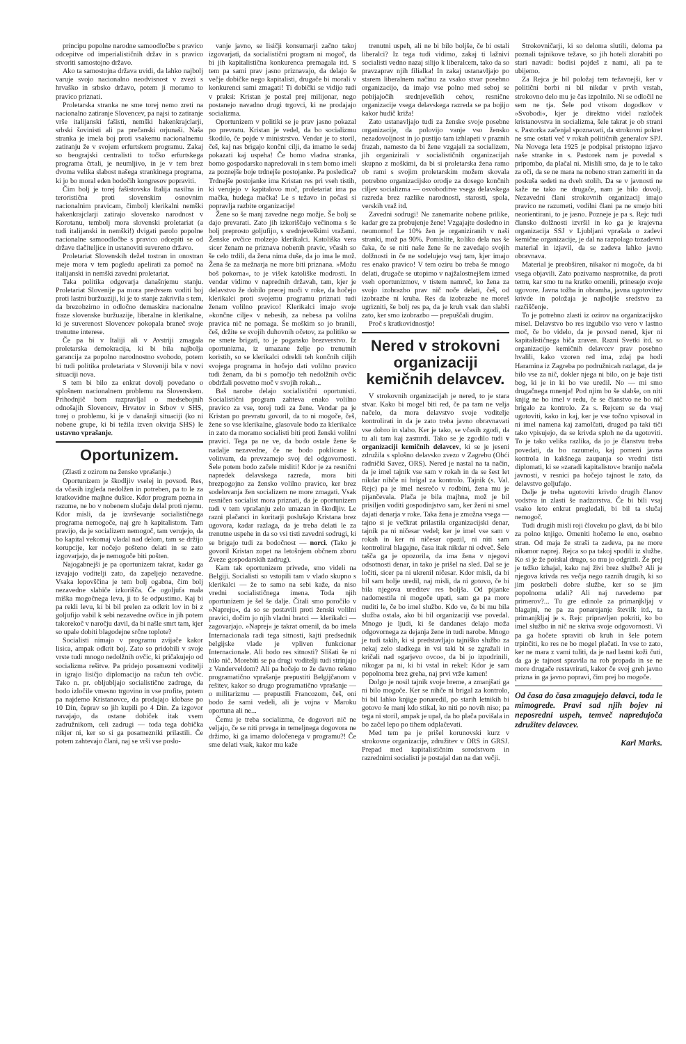principu popolne narodne samoodločbe s pravico odcepitve od imperialističnih držav in s pravico stvoriti samostojno državo.
Ako ta samostojna država uvidi, da lahko najbolj varuje svojo nacionalno neodvisnost v zvezi s hrvaško in srbsko državo, potem ji moramo to pravico priznati.
Proletarska stranka ne sme torej nemo zreti na nacionalno zatiranje Slovencev, pa najsi to zatiranje vrše italijanski fašisti, nemški hakenkrajclarji, srbski šovinisti ali pa prečanski orjunaši. Naša stranka je imela boj proti vsakemu nacionalnemu zatiranju že v svojem erfurtskem programu. Zakaj so beograjski centralisti to točko erfurtskega programa črtali, je neumljivo, in je v tem brez dvoma velika slabost našega strankinega programa, ki jo bo moral eden bodočih kongresov popraviti.
Čim bolj je torej fašistovska Italija nasilna in teroristična proti slovenskim osnovnim nacionalnim pravicam, čimbolj klerikalni nemški hakenkrajclarji zatirajo slovensko narodnost v Korotanu, tembolj mora slovenski proletariat (a tudi italijanski in nemški!) dvigati parolo popolne nacionalne samoodločbe s pravico odcepiti se od države tlačiteljice in ustanoviti suvereno državo.
Proletariat Slovenskih dežel tostran in onostran meje mora v tem pogledu apelirati za pomoč na italijanski in nemški zavedni proletariat.
Taka politika odgovarja današnjemu stanju. Proletariat Slovenije pa mora predvsem voditi boj proti lastni buržuaziji, ki je to stanje zakrivila s tem, da brezobzirno in odločno demaskira nacionalne fraze slovenske buržuazije, liberalne in klerikalne, ki je suverenost Slovencev pokopala braneč svoje trenutne interese.
Če pa bi v Italiji ali v Avstriji zmagala proletarska demokracija, ki bi bila najbolja garancija za popolno narodnostno svobodo, potem bi tudi politika proletariata v Sloveniji bila v novi situaciji nova.
S tem bi bilo za enkrat dovolj povedano o splošnem nacionalnem problemu na Slovenskem. Prihodnjič bom razpravljal o medsebojnih odnošajih Slovencev, Hrvatov in Srbov v SHS, torej o problemu, ki je v današnji situaciji (ko ni nobene grupe, ki bi težila izven okvirja SHS) le ustavno vprašanje.
Oportunizem.
(Zlasti z ozirom na žensko vprašanje.)
Oportunizem je škodljiv vselej in povsod. Res, da včasih izgleda nedolžen in potreben, pa to le za kratkovidne majhne dušice. Kdor program pozna in razume, ne bo v nobenem slučaju delal proti njemu. Kdor misli, da je izvrševanje socialističnega programa nemogoče, naj gre h kapitalistom. Tam pravijo, da je socializem nemogoč, tam verujejo, da bo kapital vekomaj vladal nad delom, tam se držijo korupcije, ker nočejo pošteno delati in se zato izgovarjajo, da je nemogoče biti pošten.
Najogabnejši je pa oportunizem takrat, kadar ga izvajajo voditelji zato, da zapeljejo nezavedne. Vsaka lopovščina je tem bolj ogabna, čim bolj nezavedne slabiče izkorišča. Če ogoljufa mala miška mogočnega leva, ji to še odpustimo. Kaj bi pa rekli levu, ki bi bil prelen za odkrit lov in bi z goljufijo vabil k sebi nezavedne ovčice in jih potem takorekoč v naročju davil, da bi našle smrt tam, kjer so upale dobiti blagodejne srčne toplote?
Socialisti nimajo v programu zvijače kakor lisica, ampak odkrit boj. Zato so pridobili v svoje vrste tudi mnogo nedolžnih ovčic, ki pričakujejo od socializma rešitve. Pa pridejo posamezni voditelji in igrajo lisičjo diplomacijo na račun teh ovčic. Tako n. pr. obljubljajo socialistične zadruge, da bodo izločile vmesno trgovino in vse profite, potem pa najdemo Kristanovce, da prodajajo klobase po 10 Din, čeprav so jih kupili po 4 Din. Za izgovor navajajo, da ostane dobiček itak vsem zadružnikom, celi zadrugi — toda tega dobička nikjer ni, ker so si ga posamezniki prilastili. Če potem zahtevajo člani, naj se vrši vse poslo-
vanje javno, se lisičji konsumarji začno takoj izgovarjati, da socialistični program ni mogoč, da bi jih kapitalistična konkurenca premagala itd. S tem pa sami prav jasno priznavajo, da delajo še večje dobičke nego kapitalisti, drugače bi morali v konkurenci sami zmagati! Ti dobički se vidijo tudi v praksi: Kristan je postal prej milijonar, nego postanejo navadno drugi trgovci, ki ne prodajajo socializma.
Oportunizem v politiki se je prav jasno pokazal po prevratu. Kristan je vedel, da bo socializmu škodilo, če pojde v ministrstvo. Vendar je to storil, češ, kaj nas brigajo končni cilji, da imamo le sedaj pokazati kaj uspeha! Če bomo vladna stranka, bomo gospodarsko napredovali in s tem bomo imeli za poznejše boje trdnejše postojanke. Pa posledica? Trdnejše postojanke ima Kristan res pri vseh tistih, ki verujejo v kapitalovo moč, proletariat ima pa mačka, hudega mačka! Le s težavo in počasi si popravlja razbite organizacije!
Žene so še manj zavedne nego možje. Še bolj se dajo prevarati. Zato jih izkoriščajo večinoma s še bolj preprosto goljufijo, s srednjeveškimi vražami. Ženske ovčice molzejo klerikalci. Katoliška vera sicer ženam ne priznava nobenih pravic, včasih so še celo trdili, da žena nima duše, da jo ima le mož. Žena še za mežnarja ne more biti priznana. »Možu boš pokorna«, to je višek katoliške modrosti. In vendar vidimo v naprednih državah, tam, kjer je delavstvo že dobilo precej moči v roke, da hočejo klerikalci proti svojemu programu priznati tudi ženam volilno pravico! Klerikalci imajo svoje »končne cilje« v nebesih, za nebesa pa volilna pravica nič ne pomaga. Še moškim so jo branili, češ, držite se svojih duhovnih očetov, za politiko se ne smete brigati, to je pogansko brezverstvo. Iz oportunizma, iz umazane želje po trenutnih koristih, so se klerikalci odrekli teh končnih ciljih svojega programa in hočejo dati volilno pravico tudi ženam, da bi s pomočjo teh nedolžnih ovčic obdržali posvetno moč v svojih rokah...
Baš narobe delajo socialistični oportunisti. Socialistični program zahteva enako volilno pravico za vse, torej tudi za žene. Vendar pa je Kristan po prevratu govoril, da to ni mogoče, češ, žene so vse klerikalne, glasovale bodo za klerikalce in zato da moramo socialisti biti proti ženski volilni pravici. Tega pa ne ve, da bodo ostale žene še nadalje nezavedne, če ne bodo poklicane k volitvam, da prevzamejo svoj del odgovornosti. Šele potem bodo začele misliti! Kdor je za resnični napredek delavskega razreda, mora biti brezpogojno za žensko volilno pravico, ker brez sodelovanja žen socializem ne more zmagati. Vsak resničen socialist mora priznati, da je oportunizem tudi v tem vprašanju zelo umazan in škodljiv. Le razni plačanci in koritarji poslušajo Kristana brez ugovora, kadar razlaga, da je treba delati le za trenutne uspehe in da so vsi tisti zavedni sodrugi, ki se brigajo tudi za bodočnost — norci. (Tako je govoril Kristan zopet na letošnjem občnem zboru Zveze gospodarskih zadrug).
Kam tak oportunizem privede, smo videli na Belgiji. Socialisti so vstopili tam v vlado skupno s klerikalci — že to samo na sebi kaže, da niso vredni socialističnega imena. Toda njih oportunizem je šel še dalje. Čitali smo poročilo v »Napreju«, da so se postavili proti ženski volilni pravici, dočim jo njih vladni bratci — klerikalci — zagovarjajo. »Naprej« je takrat omenil, da bo imela Internacionala radi tega sitnosti, kajti predsednik belgijske vlade je vpliven funkcionar Internacionale. Ali bodo res sitnosti? Slišati še ni bilo nič. Morebiti se pa drugi voditelji tudi strinjajo z Vanderveldom? Ali pa hočejo to že davno rešeno programatično vprašanje prepustiti Belgijčanom v rešitev, kakor so drugo programatično vprašanje — o militarizmu — prepustili Francozom, češ, oni bodo že sami vedeli, ali je vojna v Maroku oportuna ali ne...
Čemu je treba socializma, če dogovori nič ne veljajo, če se niti prvega in temeljnega dogovora ne držimo, ki ga imamo določenega v programu?! Če sme delati vsak, kakor mu kaže
trenutni uspeh, ali ne bi bilo boljše, če bi ostali liberalci? Iz tega tudi vidimo, zakaj ti lažnivi socialisti vedno nazaj silijo k liberalcem, tako da so pravzaprav njih filialka! In zakaj ustanavljajo po starem liberalnem načinu za vsako stvar posebno organizacijo, da imajo vse polno med seboj se pobijajočih srednjeveških cehov, resnične organizacije vsega delavskega razreda se pa bojijo kakor hudič križa!
Zato ustanavljajo tudi za ženske svoje posebne organizacije, da polovijo vanje vso žensko nezadovoljnost in jo pustijo tam izhlapeti v praznih frazah, namesto da bi žene vzgajali za socializem, jih organizirali v socialističnih organizacijah skupno z moškimi, da bi si proletarska žena ramo ob rami s svojim proletarskim možem skovala potrebno organizacijsko orodje za dosego končnih ciljev socializma — osvoboditve vsega delavskega razreda brez razlike narodnosti, starosti, spola, verskih vraž itd.
Zavedni sodrugi! Ne zanemarite nobene prilike, kadar gre za probujenje žene! Vzgajajte dosledno in neumorno! Le 10% žen je organiziranih v naši stranki, mož pa 90%. Pomislite, koliko dela nas še čaka, če se niti naše žene še ne zavedajo svojih dolžnosti in če ne sodelujejo vsaj tam, kjer imajo res enako pravico! V tem oziru bo treba še mnogo delati, drugače se utopimo v najžalostnejšem izmed vseh oportunizmov, v tistem namreč, ko žena za svojo izobrazbo prav nič noče delati, češ, od izobrazbe ni kruha. Res da izobrazbe ne moreš ugrizniti, še bolj res pa, da je kruh vsak dan slabši zato, ker smo izobrazbo — prepuščali drugim.
Proč s kratkovidnostjo!
Nered v strokovni organizaciji kemičnih delavcev.
V strokovnih organizacijah je nered, to je stara stvar. Kako bi mogel biti red, če pa tam ne velja načelo, da mora delavstvo svoje voditelje kontrolirati in da je zato treba javno obravnavati vse dobro in slabo. Ker je tako, se včasih zgodi, da tu ali tam kaj zasmrdi. Tako se je zgodilo tudi v organizaciji kemičnih delavcev, ki se je jeseni združila s splošno delavsko zvezo v Zagrebu (Obći radnički Savez, ORS). Nered je nastal na ta način, da je imel tajnik vse sam v rokah in da se šest let nikdar nihče ni brigal za kontrolo. Tajnik (s. Val. Rejc) pa je imel nesrečo v rodbini, žena mu je pijančevala. Plača je bila majhna, mož je bil prisiljen voditi gospodinjstvo sam, ker ženi ni smel dajati denarja v roke. Taka žena je zmožna vsega — tajno si je večkrat prilastila organizacijski denar, tajnik pa ni ničesar vedel; ker je imel vse sam v rokah in ker ni ničesar opazil, ni niti sam kontroliral blagajne, časa itak nikdar ni odveč. Šele tašča ga je opozorila, da ima žena v njegovi odsotnosti denar, in tako je prišel na sled. Dal se je ločiti, sicer pa ni ukrenil ničesar. Kdor misli, da bi bil sam bolje uredil, naj misli, da ni gotovo, če bi bila njegova ureditev res boljša. Od pijanke nadomestila ni mogoče upati, sam ga pa more nuditi le, če bo imel službo. Kdo ve, če bi mu bila služba ostala, ako bi bil organizaciji vse povedal. Mnogo je ljudi, ki še dandanes delajo moža odgovornega za dejanja žene in tudi narobe. Mnogo je tudi takih, ki si predstavljajo tajniško službo za nekaj zelo sladkega in vsi taki bi se zgražali in kričali nad »garjevo ovco«, da bi jo izpodrinili, nikogar pa ni, ki bi vstal in rekel: Kdor je sam popolnoma brez greha, naj prvi vrže kamen!
Dolgo je nosil tajnik svoje breme, a zmanjšati ga ni bilo mogoče. Ker se nihče ni brigal za kontrolo, bi bil lahko knjige ponaredil, po starih letnikih bi gotovo še manj kdo stikal, ko niti po novih niso; pa tega ni storil, ampak je upal, da bo plača povišala in bo začel lepo po tihem odplačevati.
Med tem pa je prišel korunovski kurz v strokovne organizacije, združitev v ORS in GRSJ. Prepad med kapitalističnim sorodstvom in razrednimi socialisti je postajal dan na dan večji.
Strokovničarji, ki so deloma slutili, deloma pa poznali tajnikove težave, so jih hoteli zlorabiti po stari navadi: bodisi pojdeš z nami, ali pa te ubijemo.
Za Rejca je bil položaj tem težavnejši, ker v politični borbi ni bil nikdar v prvih vrstah, strokovno delo mu je čas izpolnilo. Ni se odločil ne sem ne tja. Šele pod vtisom dogodkov v »Svobodi«, kjer je direktno videl razloček kristanovstva in socializma, šele takrat je ob strani s. Pastorka začenjal spoznavati, da strokovni pokret ne sme ostati več v rokah političnih generalov SPJ. Na Novega leta 1925 je podpisal pristopno izjavo naše stranke in s. Pastorek nam je povedal s pripombo, da plačal ni. Mislili smo, da je to le tako za oči, da se ne mara na nobeno stran zameriti in da poskuša sedeti na dveh stolih. Da se v javnosti ne kaže ne tako ne drugače, nam je bilo dovolj. Nezavedni člani strokovnih organizacij imajo pravico ne razumeti, vodilni člani pa ne smejo biti neorientirani, to je jasno. Pozneje je pa s. Rejc tudi člansko dolžnosti izvršil in ko ga je krajevna organizacija SSJ v Ljubljani vprašala o zadevi kemične organizacije, je dal na razpolago tozadevni material in izjavil, da se zadeva lahko javno obravnava.
Material je preobširen, nikakor ni mogoče, da bi vsega objavili. Zato pozivamo nasprotnike, da proti temu, kar smo tu na kratko omenili, prinesejo svoje ugovore. Javna tožba in obramba, javna ugotovitev krivde in položaja je najboljše sredstvo za razčiščenje.
To je potrebno zlasti iz ozirov na organizacijsko misel. Delavstvo bo res izgubilo vso vero v lastno moč, če bo videlo, da je povsod nered, kjer ni kapitalističnega biča zraven. Razni Svetki itd. so organizacijo kemičnih delavcev prav posebno hvalili, kako vzoren red ima, zdaj pa hodi Haramina iz Zagreba po podružnicah razlagat, da je bilo vse za nič, dokler njega ni bilo, on je baje tisti bog, ki je in ki bo vse uredil. No — mi smo drugačnega mnenja! Pod njim bo še slabše, on niti knjig ne bo imel v redu, če se članstvo ne bo nič brigalo za kontrolo. Za s. Rejcem se da vsaj ugotoviti, kako in kaj, ker je vse točno vpisoval in ni imel namena kaj zamolčati, drugod pa taki tiči tako vpisujejo, da se krivda sploh ne da ugotoviti. To je tako velika razlika, da jo je članstvu treba povedati, da bo razumelo, kaj pomeni javna kontrola in kakšnega zaupanja so vredni tisti diplomati, ki se »zaradi kapitalistov« branijo načela javnosti, v resnici pa hočejo tajnost le zato, da delavstvo goljufajo.
Dalje je treba ugotoviti krivdo drugih članov vodstva in zlasti še nadzorstva. Če bi bili vsaj vsako leto enkrat pregledali, bi bil ta slučaj nemogoč.
Tudi drugih misli roji človeku po glavi, da bi bilo za polno knjigo. Omeniti hočemo le eno, osebno stran. Od maja že straši ta zadeva, pa ne more nikamor naprej. Rejca so pa takoj spodili iz službe. Ko si je že poiskal drugo, so mu jo odgrizli. Že prej je težko izhajal, kako naj živi brez službe? Ali je njegova krivda res večja nego raznih drugih, ki so jim poskrbeli dobre službe, ker so se jim popolnoma udali? Ali naj navedemo par primerov?... Tu gre edinole za primanjkljaj v blagajni, ne pa za ponarejanje številk itd., ta primanjkljaj je s. Rejc pripravljen pokriti, ko bo imel službo in nič ne skriva svoje odgovornosti. Vi pa ga hočete spraviti ob kruh in šele potem trpinčiti, ko res ne bo mogel plačati. In vse to zato, ker ne mara z vami tuliti, da je nad lastni koži čuti, da ga je tajnost spravila na rob propada in se ne more drugače restavrirati, kakor če svoj greh javno prizna in ga javno popravi, čim prej bo mogoče.
Od časa do časa zmagujejo delavci, toda le mimogrede. Pravi sad njih bojev ni neposredni uspeh, temveč napredujoča združitev delavcev.
Karl Marks.